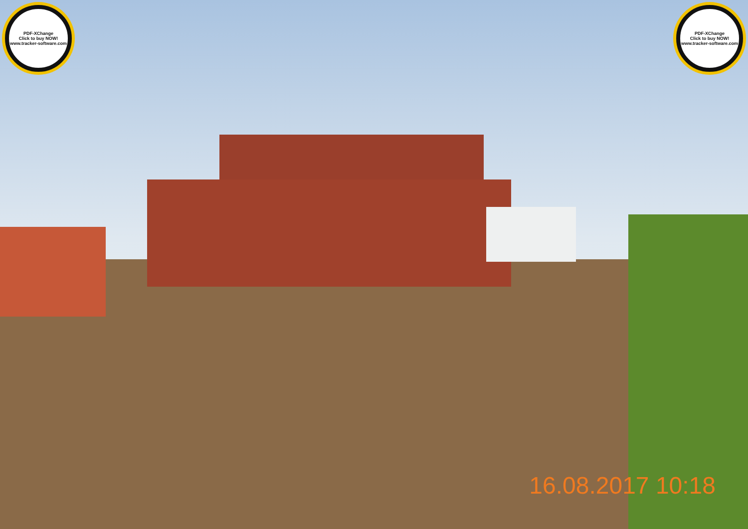PDF-XChange
Click to buy NOW!
www.tracker-software.com
PDF-XChange
Click to buy NOW!
www.tracker-software.com
16.08.2017 10:18